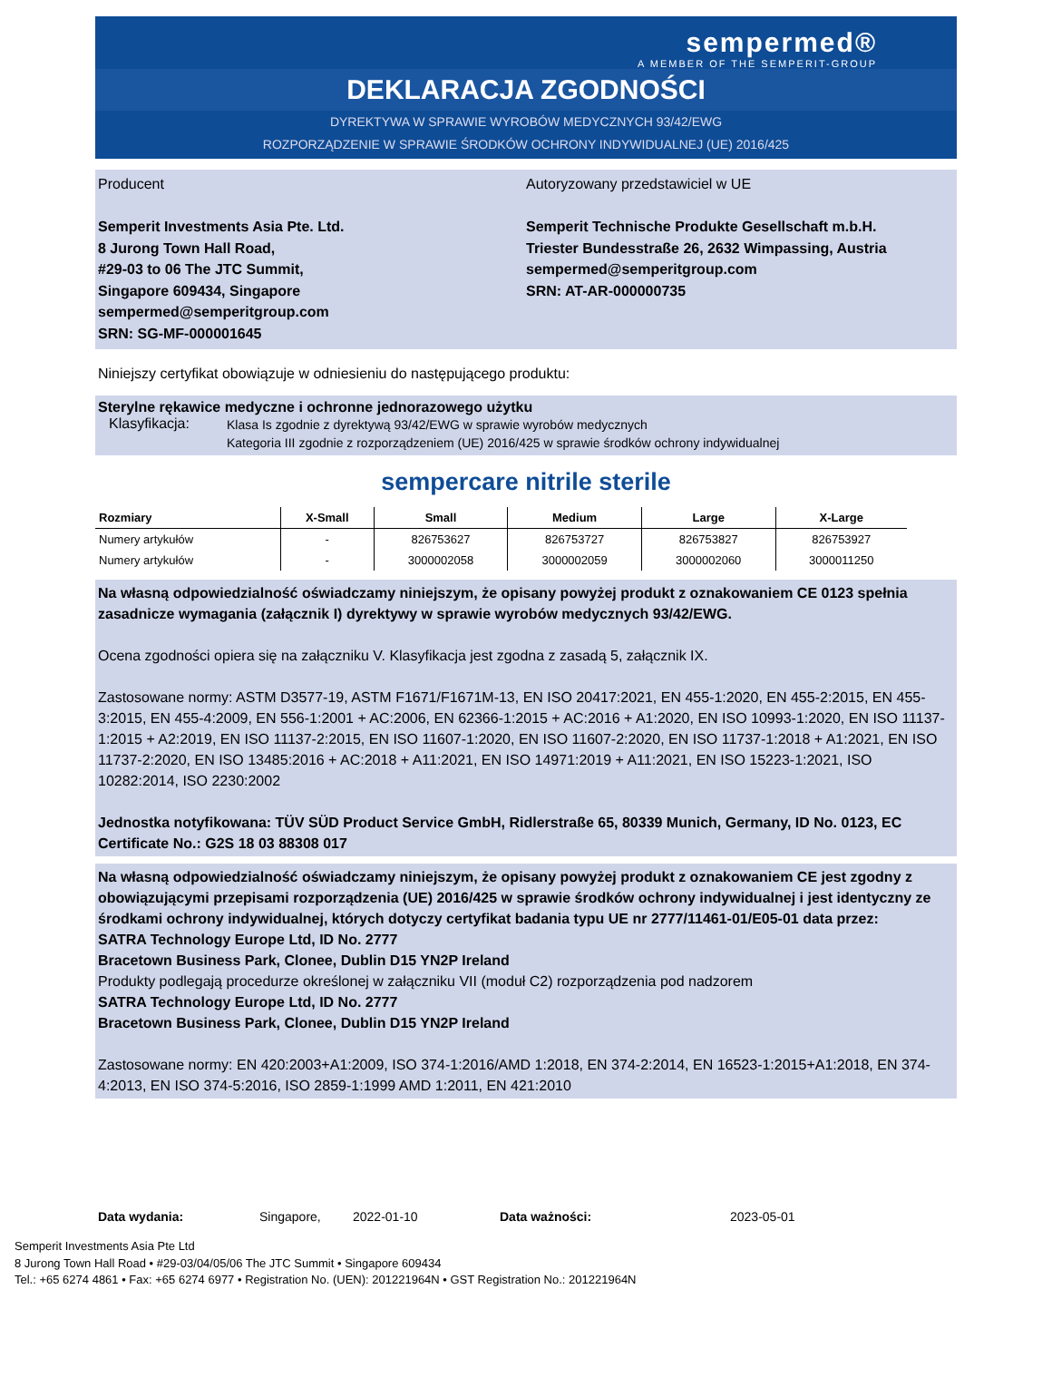sempermed®
A MEMBER OF THE SEMPERIT-GROUP
DEKLARACJA ZGODNOŚCI
DYREKTYWA W SPRAWIE WYROBÓW MEDYCZNYCH 93/42/EWG
ROZPORZĄDZENIE W SPRAWIE ŚRODKÓW OCHRONY INDYWIDUALNEJ (UE) 2016/425
Producent
Semperit Investments Asia Pte. Ltd.
8 Jurong Town Hall Road,
#29-03 to 06 The JTC Summit,
Singapore 609434, Singapore
sempermed@semperitgroup.com
SRN: SG-MF-000001645
Autoryzowany przedstawiciel w UE
Semperit Technische Produkte Gesellschaft m.b.H.
Triester Bundesstraße 26, 2632 Wimpassing, Austria
sempermed@semperitgroup.com
SRN: AT-AR-000000735
Niniejszy certyfikat obowiązuje w odniesieniu do następującego produktu:
Sterylne rękawice medyczne i ochronne jednorazowego użytku
Klasyfikacja: Klasa Is zgodnie z dyrektywą 93/42/EWG w sprawie wyrobów medycznych
Kategoria III zgodnie z rozporządzeniem (UE) 2016/425 w sprawie środków ochrony indywidualnej
sempercare nitrile sterile
| Rozmiary | X-Small | Small | Medium | Large | X-Large |
| --- | --- | --- | --- | --- | --- |
| Numery artykułów | - | 826753627 | 826753727 | 826753827 | 826753927 |
| Numery artykułów | - | 3000002058 | 3000002059 | 3000002060 | 3000011250 |
Na własną odpowiedzialność oświadczamy niniejszym, że opisany powyżej produkt z oznakowaniem CE 0123 spełnia zasadnicze wymagania (załącznik I) dyrektywy w sprawie wyrobów medycznych 93/42/EWG.
Ocena zgodności opiera się na załączniku V. Klasyfikacja jest zgodna z zasadą 5, załącznik IX.
Zastosowane normy: ASTM D3577-19, ASTM F1671/F1671M-13, EN ISO 20417:2021, EN 455-1:2020, EN 455-2:2015, EN 455-3:2015, EN 455-4:2009, EN 556-1:2001 + AC:2006, EN 62366-1:2015 + AC:2016 + A1:2020, EN ISO 10993-1:2020, EN ISO 11137-1:2015 + A2:2019, EN ISO 11137-2:2015, EN ISO 11607-1:2020, EN ISO 11607-2:2020, EN ISO 11737-1:2018 + A1:2021, EN ISO 11737-2:2020, EN ISO 13485:2016 + AC:2018 + A11:2021, EN ISO 14971:2019 + A11:2021, EN ISO 15223-1:2021, ISO 10282:2014, ISO 2230:2002
Jednostka notyfikowana: TÜV SÜD Product Service GmbH, Ridlerstraße 65, 80339 Munich, Germany, ID No. 0123, EC Certificate No.: G2S 18 03 88308 017
Na własną odpowiedzialność oświadczamy niniejszym, że opisany powyżej produkt z oznakowaniem CE jest zgodny z obowiązującymi przepisami rozporządzenia (UE) 2016/425 w sprawie środków ochrony indywidualnej i jest identyczny ze środkami ochrony indywidualnej, których dotyczy certyfikat badania typu UE nr 2777/11461-01/E05-01 data przez:
SATRA Technology Europe Ltd, ID No. 2777
Bracetown Business Park, Clonee, Dublin D15 YN2P Ireland
Produkty podlegają procedurze określonej w załączniku VII (moduł C2) rozporządzenia pod nadzorem
SATRA Technology Europe Ltd, ID No. 2777
Bracetown Business Park, Clonee, Dublin D15 YN2P Ireland
Zastosowane normy: EN 420:2003+A1:2009, ISO 374-1:2016/AMD 1:2018, EN 374-2:2014, EN 16523-1:2015+A1:2018, EN 374-4:2013, EN ISO 374-5:2016, ISO 2859-1:1999 AMD 1:2011, EN 421:2010
Data wydania: Singapore, 2022-01-10 Data ważności: 2023-05-01
Semperit Investments Asia Pte Ltd
8 Jurong Town Hall Road • #29-03/04/05/06 The JTC Summit • Singapore 609434
Tel.: +65 6274 4861 • Fax: +65 6274 6977 • Registration No. (UEN): 201221964N • GST Registration No.: 201221964N